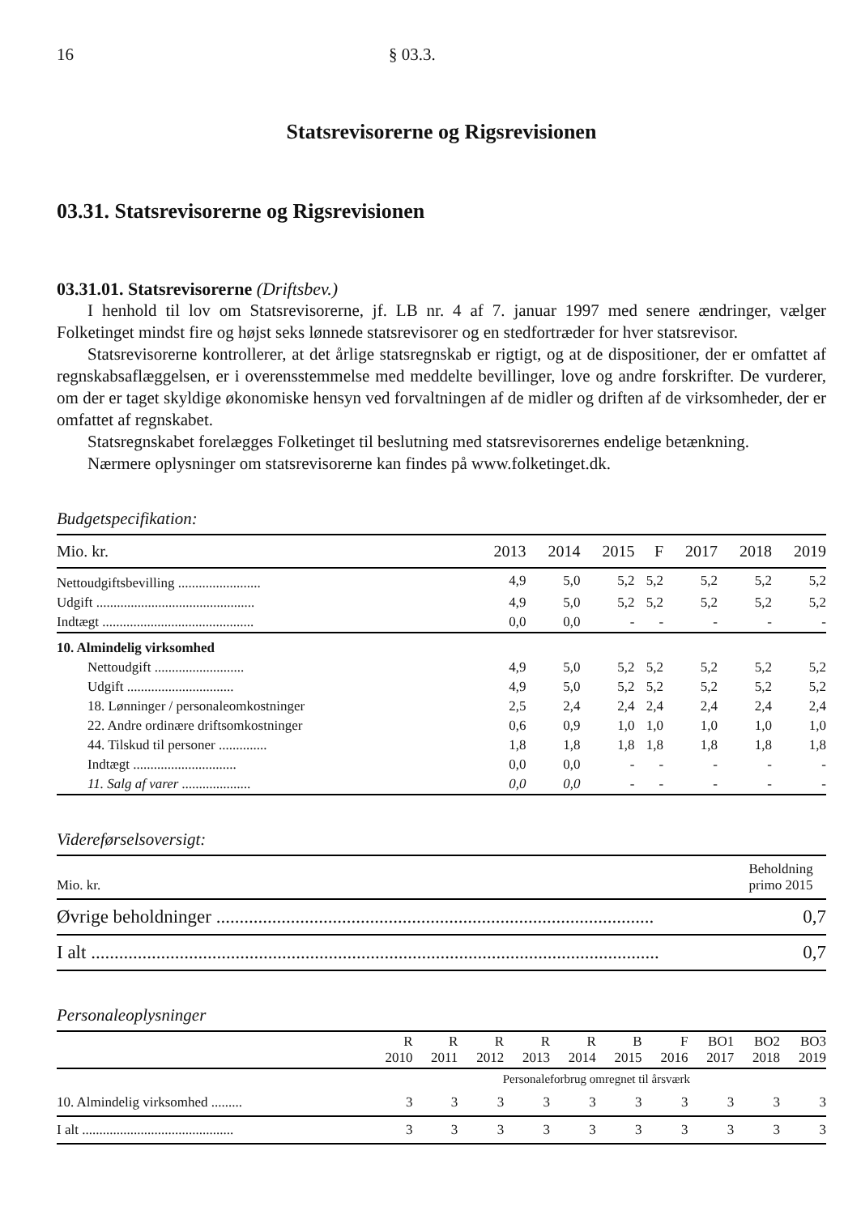16 § 03.3.
Statsrevisorerne og Rigsrevisionen
03.31. Statsrevisorerne og Rigsrevisionen
03.31.01. Statsrevisorerne (Driftsbev.)
I henhold til lov om Statsrevisorerne, jf. LB nr. 4 af 7. januar 1997 med senere ændringer, vælger Folketinget mindst fire og højst seks lønnede statsrevisorer og en stedfortræder for hver statsrevisor.
Statsrevisorerne kontrollerer, at det årlige statsregnskab er rigtigt, og at de dispositioner, der er omfattet af regnskabsaflæggelsen, er i overensstemmelse med meddelte bevillinger, love og andre forskrifter. De vurderer, om der er taget skyldige økonomiske hensyn ved forvaltningen af de midler og driften af de virksomheder, der er omfattet af regnskabet.
Statsregnskabet forelægges Folketinget til beslutning med statsrevisorernes endelige betænkning.
Nærmere oplysninger om statsrevisorerne kan findes på www.folketinget.dk.
Budgetspecifikation:
| Mio. kr. | 2013 | 2014 | 2015 | F | 2017 | 2018 | 2019 |
| --- | --- | --- | --- | --- | --- | --- | --- |
| Nettoudgiftsbevilling ........................ | 4,9 | 5,0 | 5,2 | 5,2 | 5,2 | 5,2 | 5,2 |
| Udgift .............................................. | 4,9 | 5,0 | 5,2 | 5,2 | 5,2 | 5,2 | 5,2 |
| Indtægt ............................................ | 0,0 | 0,0 | - | - | - | - | - |
| 10. Almindelig virksomhed | | | | | | | |
| Nettoudgift .......................... | 4,9 | 5,0 | 5,2 | 5,2 | 5,2 | 5,2 | 5,2 |
| Udgift ............................... | 4,9 | 5,0 | 5,2 | 5,2 | 5,2 | 5,2 | 5,2 |
| 18. Lønninger / personaleomkostninger | 2,5 | 2,4 | 2,4 | 2,4 | 2,4 | 2,4 | 2,4 |
| 22. Andre ordinære driftsomkostninger | 0,6 | 0,9 | 1,0 | 1,0 | 1,0 | 1,0 | 1,0 |
| 44. Tilskud til personer .............. | 1,8 | 1,8 | 1,8 | 1,8 | 1,8 | 1,8 | 1,8 |
| Indtægt .............................. | 0,0 | 0,0 | - | - | - | - | - |
| 11. Salg af varer .................... | 0,0 | 0,0 | - | - | - | - | - |
Videreførselsoversigt:
| Mio. kr. | Beholdning primo 2015 |
| --- | --- |
| Øvrige beholdninger .............................................................................................. | 0,7 |
| I alt .......................................................................................................................... | 0,7 |
Personaleoplysninger
| | R 2010 | R 2011 | R 2012 | R 2013 | R 2014 | B 2015 | F 2016 | BO1 2017 | BO2 2018 | BO3 2019 |
| --- | --- | --- | --- | --- | --- | --- | --- | --- | --- | --- |
| | Personaleforbrug omregnet til årsværk | | | | | | | | | |
| 10. Almindelig virksomhed ......... | 3 | 3 | 3 | 3 | 3 | 3 | 3 | 3 | 3 | 3 |
| I alt ............................................ | 3 | 3 | 3 | 3 | 3 | 3 | 3 | 3 | 3 | 3 |